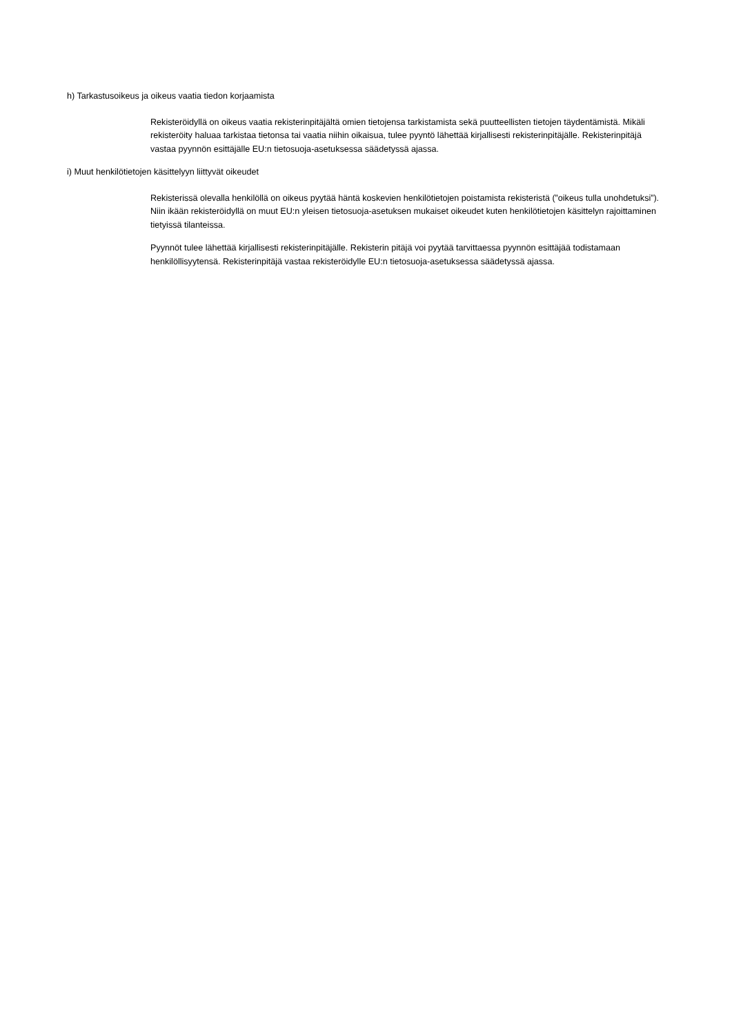h) Tarkastusoikeus ja oikeus vaatia tiedon korjaamista
Rekisteröidyllä on oikeus vaatia rekisterinpitäjältä omien tietojensa tarkistamista sekä puutteellisten tietojen täydentämistä. Mikäli rekisteröity haluaa tarkistaa tietonsa tai vaatia niihin oikaisua, tulee pyyntö lähettää kirjallisesti rekisterinpitäjälle. Rekisterinpitäjä vastaa pyynnön esittäjälle EU:n tietosuoja-asetuksessa säädetyssä ajassa.
i) Muut henkilötietojen käsittelyyn liittyvät oikeudet
Rekisterissä olevalla henkilöllä on oikeus pyytää häntä koskevien henkilötietojen poistamista rekisteristä (”oikeus tulla unohdetuksi”). Niin ikään rekisteröidyllä on muut EU:n yleisen tietosuoja-asetuksen mukaiset oikeudet kuten henkilötietojen käsittelyn rajoittaminen tietyissä tilanteissa.
Pyynnöt tulee lähettää kirjallisesti rekisterinpitäjälle. Rekisterin pitäjä voi pyytää tarvittaessa pyynnön esittäjää todistamaan henkilöllisyytensä. Rekisterinpitäjä vastaa rekisteröidylle EU:n tietosuoja-asetuksessa säädetyssä ajassa.